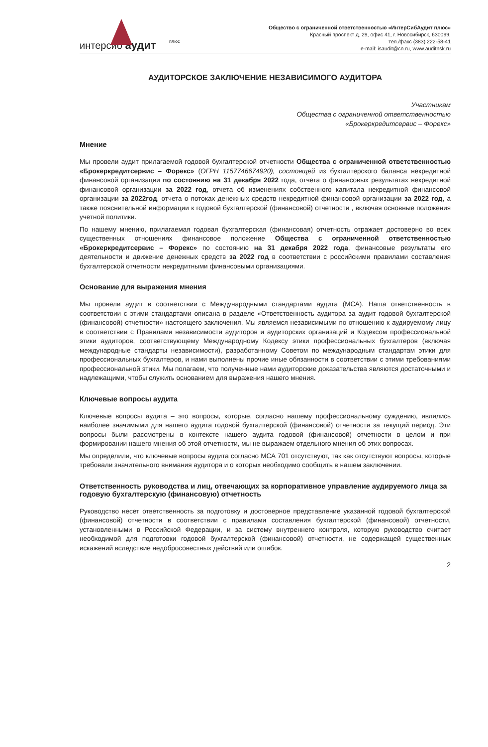плюс
интерсиб аудит
Общество с ограниченной ответственностью «ИнтерСибАудит плюс»
Красный проспект д. 29, офис 41, г. Новосибирск, 630099,
тел./факс (383) 222-58-41
e-mail: isaudit@cn.ru, www.auditnsk.ru
АУДИТОРСКОЕ ЗАКЛЮЧЕНИЕ НЕЗАВИСИМОГО АУДИТОРА
Участникам
Общества с ограниченной ответственностью
«Брокеркредитсервис – Форекс»
Мнение
Мы провели аудит прилагаемой годовой бухгалтерской отчетности Общества с ограниченной ответственностью «Брокеркредитсервис – Форекс» (ОГРН 1157746674920), состоящей из бухгалтерского баланса некредитной финансовой организации по состоянию на 31 декабря 2022 года, отчета о финансовых результатах некредитной финансовой организации за 2022 год, отчета об изменениях собственного капитала некредитной финансовой организации за 2022год, отчета о потоках денежных средств некредитной финансовой организации за 2022 год, а также пояснительной информации к годовой бухгалтерской (финансовой) отчетности , включая основные положения учетной политики.
По нашему мнению, прилагаемая годовая бухгалтерская (финансовая) отчетность отражает достоверно во всех существенных отношениях финансовое положение Общества с ограниченной ответственностью «Брокеркредитсервис – Форекс» по состоянию на 31 декабря 2022 года, финансовые результаты его деятельности и движение денежных средств за 2022 год в соответствии с российскими правилами составления бухгалтерской отчетности некредитными финансовыми организациями.
Основание для выражения мнения
Мы провели аудит в соответствии с Международными стандартами аудита (МСА). Наша ответственность в соответствии с этими стандартами описана в разделе «Ответственность аудитора за аудит годовой бухгалтерской (финансовой) отчетности» настоящего заключения. Мы являемся независимыми по отношению к аудируемому лицу в соответствии с Правилами независимости аудиторов и аудиторских организаций и Кодексом профессиональной этики аудиторов, соответствующему Международному Кодексу этики профессиональных бухгалтеров (включая международные стандарты независимости), разработанному Советом по международным стандартам этики для профессиональных бухгалтеров, и нами выполнены прочие иные обязанности в соответствии с этими требованиями профессиональной этики. Мы полагаем, что полученные нами аудиторские доказательства являются достаточными и надлежащими, чтобы служить основанием для выражения нашего мнения.
Ключевые вопросы аудита
Ключевые вопросы аудита – это вопросы, которые, согласно нашему профессиональному суждению, являлись наиболее значимыми для нашего аудита годовой бухгалтерской (финансовой) отчетности за текущий период. Эти вопросы были рассмотрены в контексте нашего аудита годовой (финансовой) отчетности в целом и при формировании нашего мнения об этой отчетности, мы не выражаем отдельного мнения об этих вопросах.
Мы определили, что ключевые вопросы аудита согласно МСА 701 отсутствуют, так как отсутствуют вопросы, которые требовали значительного внимания аудитора и о которых необходимо сообщить в нашем заключении.
Ответственность руководства и лиц, отвечающих за корпоративное управление аудируемого лица за годовую бухгалтерскую (финансовую) отчетность
Руководство несет ответственность за подготовку и достоверное представление указанной годовой бухгалтерской (финансовой) отчетности в соответствии с правилами составления бухгалтерской (финансовой) отчетности, установленными в Российской Федерации, и за систему внутреннего контроля, которую руководство считает необходимой для подготовки годовой бухгалтерской (финансовой) отчетности, не содержащей существенных искажений вследствие недобросовестных действий или ошибок.
2